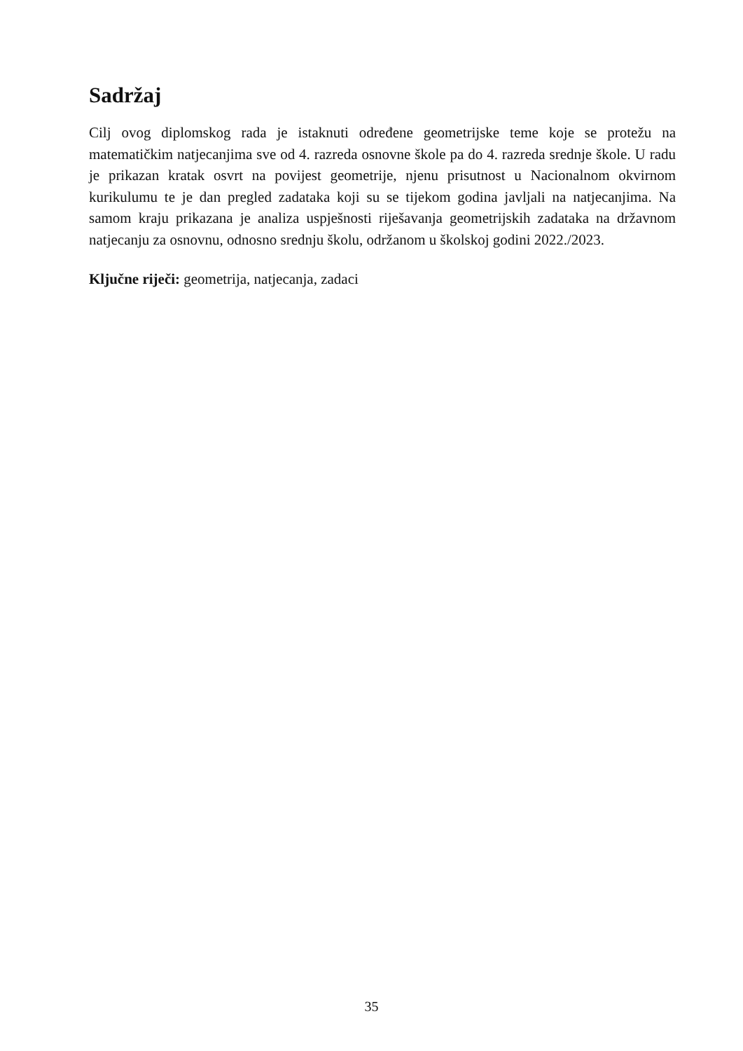Sadržaj
Cilj ovog diplomskog rada je istaknuti određene geometrijske teme koje se protežu na matematičkim natjecanjima sve od 4. razreda osnovne škole pa do 4. razreda srednje škole. U radu je prikazan kratak osvrt na povijest geometrije, njenu prisutnost u Nacionalnom okvirnom kurikulumu te je dan pregled zadataka koji su se tijekom godina javljali na natjecanjima. Na samom kraju prikazana je analiza uspješnosti riješavanja geometrijskih zadataka na državnom natjecanju za osnovnu, odnosno srednju školu, održanom u školskoj godini 2022./2023.
Ključne riječi: geometrija, natjecanja, zadaci
35